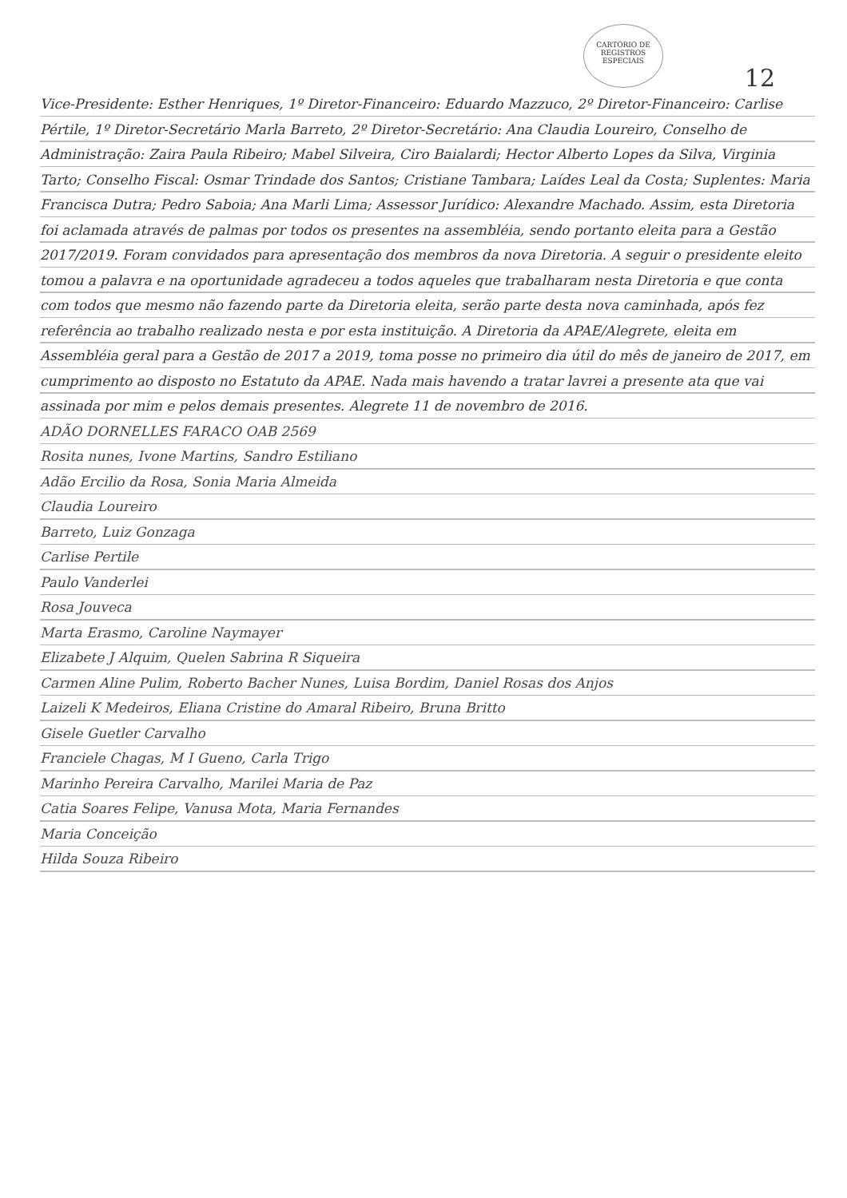CARTÓRIO DE REGISTROS ESPECIAIS
12
Vice-Presidente: Esther Henriques, 1º Diretor-Financeiro: Eduardo Mazzuco, 2º Diretor-Financeiro: Carlise Pértile, 1º Diretor-Secretário Marla Barreto, 2º Diretor-Secretário: Ana Claudia Loureiro, Conselho de Administração: Zaira Paula Ribeiro; Mabel Silveira, Ciro Baialardi; Hector Alberto Lopes da Silva, Virginia Tarto; Conselho Fiscal: Osmar Trindade dos Santos; Cristiane Tambara; Laídes Leal da Costa; Suplentes: Maria Francisca Dutra; Pedro Saboia; Ana Marli Lima; Assessor Jurídico: Alexandre Machado. Assim, esta Diretoria foi aclamada através de palmas por todos os presentes na assembléia, sendo portanto eleita para a Gestão 2017/2019. Foram convidados para apresentação dos membros da nova Diretoria. A seguir o presidente eleito tomou a palavra e na oportunidade agradeceu a todos aqueles que trabalharam nesta Diretoria e que conta com todos que mesmo não fazendo parte da Diretoria eleita, serão parte desta nova caminhada, após fez referência ao trabalho realizado nesta e por esta instituição. A Diretoria da APAE/Alegrete, eleita em Assembléia geral para a Gestão de 2017 a 2019, toma posse no primeiro dia útil do mês de janeiro de 2017, em cumprimento ao disposto no Estatuto da APAE. Nada mais havendo a tratar lavrei a presente ata que vai assinada por mim e pelos demais presentes. Alegrete 11 de novembro de 2016.
ADÃO DORNELLES FARACO OAB 2569
Rosita nunes, Ivone Martins, Sandro Estiliano
Adão Ercilio da Rosa, Sonia Maria Almeida
Claudia Loureiro
Barreto, Luiz Gonzaga
Carlise Pertile
Paulo Vanderlei
Rosa Jouveca
Marta Erasmo, Caroline Naymayer
Elizabete J Alquim, Quelen Sabrina R Siqueira
Carmen Aline Pulim, Roberto Bacher Nunes, Luisa Bordim, Daniel Rosas dos Anjos
Laizeli K Medeiros, Eliana Cristine do Amaral Ribeiro, Bruna Britto
Gisele Guetler Carvalho
Franciele Chagas, M I Gueno, Carla Trigo
Marinho Pereira Carvalho, Marilei Maria de Paz
Catia Soares Felipe, Vanusa Mota, Maria Fernandes
Maria Conceição
Hilda Souza Ribeiro